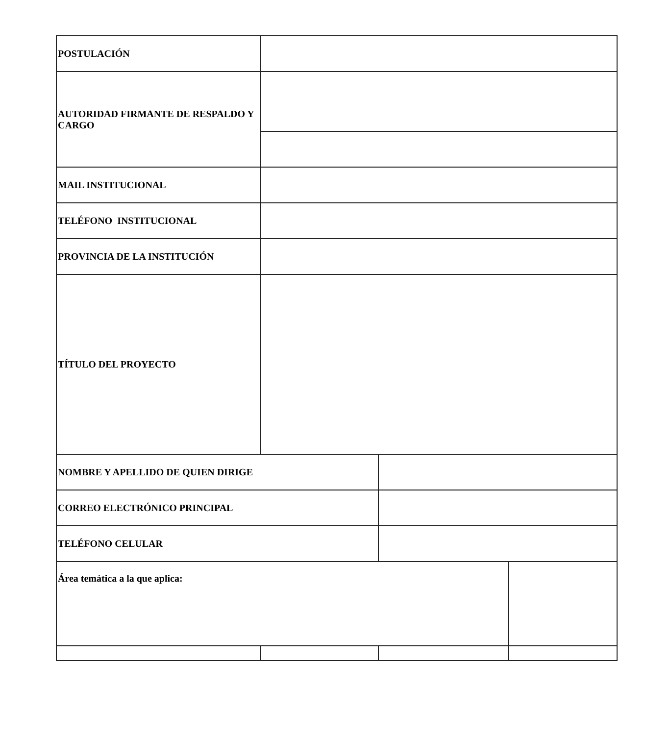| POSTULACIÓN | | | |
| AUTORIDAD FIRMANTE DE RESPALDO Y CARGO | | | |
| MAIL INSTITUCIONAL | | | |
| TELÉFONO INSTITUCIONAL | | | |
| PROVINCIA DE LA INSTITUCIÓN | | | |
| TÍTULO DEL PROYECTO | | | |
| NOMBRE Y APELLIDO DE QUIEN DIRIGE | | | |
| CORREO ELECTRÓNICO PRINCIPAL | | | |
| TELÉFONO CELULAR | | | |
| Área temática a la que aplica: | | | |